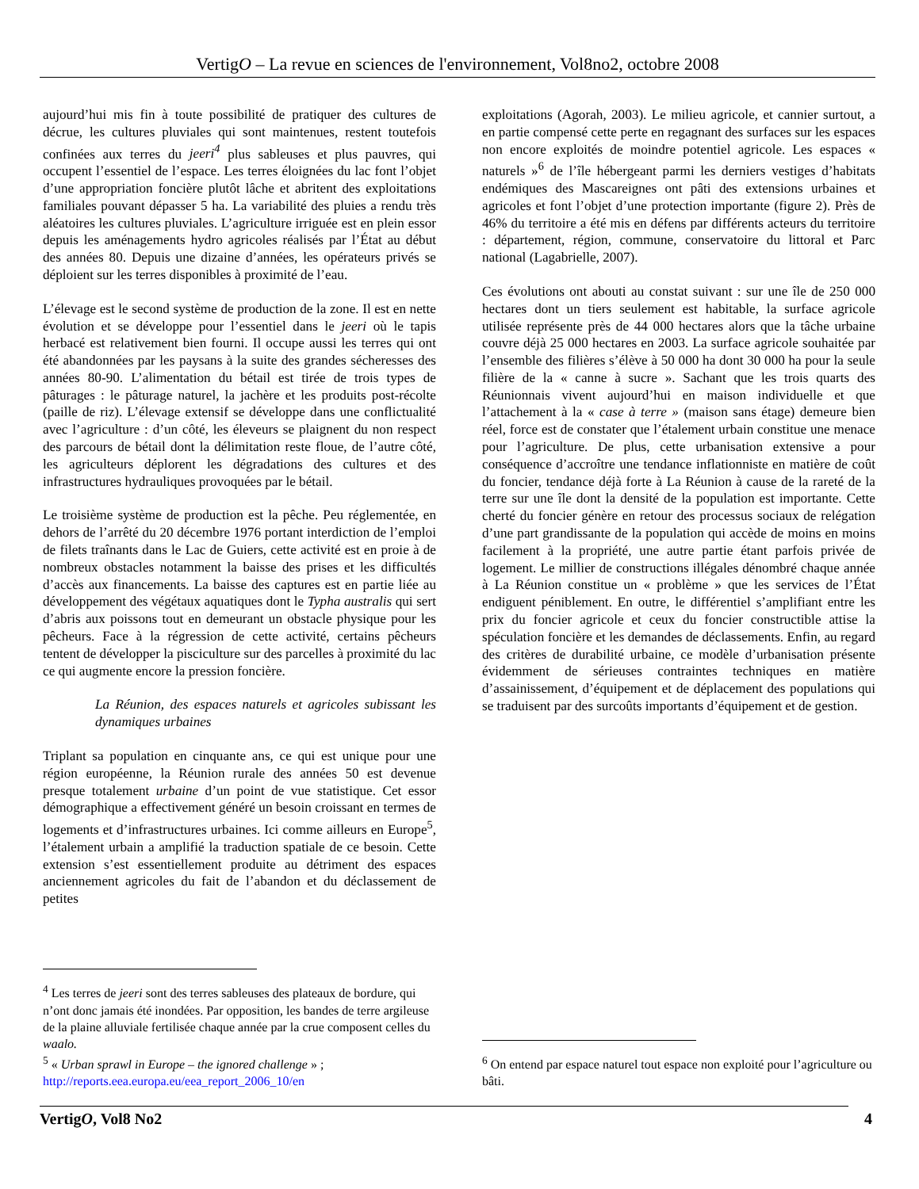VertigO – La revue en sciences de l'environnement, Vol8no2, octobre 2008
aujourd’hui mis fin à toute possibilité de pratiquer des cultures de décrue, les cultures pluviales qui sont maintenues, restent toutefois confinées aux terres du jeeri<sup>4</sup> plus sableuses et plus pauvres, qui occupent l’essentiel de l’espace. Les terres éloignées du lac font l’objet d’une appropriation foncière plutôt lâche et abritent des exploitations familiales pouvant dépasser 5 ha. La variabilité des pluies a rendu très aléatoires les cultures pluviales. L’agriculture irriguée est en plein essor depuis les aménagements hydro agricoles réalisés par l’État au début des années 80. Depuis une dizaine d’années, les opérateurs privés se déploient sur les terres disponibles à proximité de l’eau.
L’élevage est le second système de production de la zone. Il est en nette évolution et se développe pour l’essentiel dans le jeeri où le tapis herbacé est relativement bien fourni. Il occupe aussi les terres qui ont été abandonnées par les paysans à la suite des grandes sécheresses des années 80-90. L’alimentation du bétail est tirée de trois types de pâturages : le pâturage naturel, la jachère et les produits post-récolte (paille de riz). L’élevage extensif se développe dans une conflictualité avec l’agriculture : d’un côté, les éleveurs se plaignent du non respect des parcours de bétail dont la délimitation reste floue, de l’autre côté, les agriculteurs déplorent les dégradations des cultures et des infrastructures hydrauliques provoquées par le bétail.
Le troisième système de production est la pêche. Peu réglementée, en dehors de l’arrêté du 20 décembre 1976 portant interdiction de l’emploi de filets traînants dans le Lac de Guiers, cette activité est en proie à de nombreux obstacles notamment la baisse des prises et les difficultés d’accès aux financements. La baisse des captures est en partie liée au développement des végétaux aquatiques dont le Typha australis qui sert d’abris aux poissons tout en demeurant un obstacle physique pour les pêcheurs. Face à la régression de cette activité, certains pêcheurs tentent de développer la pisciculture sur des parcelles à proximité du lac ce qui augmente encore la pression foncière.
La Réunion, des espaces naturels et agricoles subissant les dynamiques urbaines
Triplant sa population en cinquante ans, ce qui est unique pour une région européenne, la Réunion rurale des années 50 est devenue presque totalement urbaine d’un point de vue statistique. Cet essor démographique a effectivement généré un besoin croissant en termes de logements et d’infrastructures urbaines. Ici comme ailleurs en Europe<sup>5</sup>, l’étalement urbain a amplifié la traduction spatiale de ce besoin. Cette extension s’est essentiellement produite au détriment des espaces anciennement agricoles du fait de l’abandon et du déclassement de petites
<sup>4</sup> Les terres de jeeri sont des terres sableuses des plateaux de bordure, qui n’ont donc jamais été inondées. Par opposition, les bandes de terre argileuse de la plaine alluviale fertilisée chaque année par la crue composent celles du waalo.
<sup>5</sup> « Urban sprawl in Europe – the ignored challenge » ; http://reports.eea.europa.eu/eea_report_2006_10/en
exploitations (Agorah, 2003). Le milieu agricole, et cannier surtout, a en partie compensé cette perte en regagnant des surfaces sur les espaces non encore exploités de moindre potentiel agricole. Les espaces « naturels »<sup>6</sup> de l’île hébergeant parmi les derniers vestiges d’habitats endémiques des Mascareignes ont pâti des extensions urbaines et agricoles et font l’objet d’une protection importante (figure 2). Près de 46% du territoire a été mis en défens par différents acteurs du territoire : département, région, commune, conservatoire du littoral et Parc national (Lagabrielle, 2007).
Ces évolutions ont abouti au constat suivant : sur une île de 250 000 hectares dont un tiers seulement est habitable, la surface agricole utilisée représente près de 44 000 hectares alors que la tâche urbaine couvre déjà 25 000 hectares en 2003. La surface agricole souhaitée par l’ensemble des filières s’élève à 50 000 ha dont 30 000 ha pour la seule filière de la « canne à sucre ». Sachant que les trois quarts des Réunionnais vivent aujourd’hui en maison individuelle et que l’attachement à la « case à terre » (maison sans étage) demeure bien réel, force est de constater que l’étalement urbain constitue une menace pour l’agriculture. De plus, cette urbanisation extensive a pour conséquence d’accroître une tendance inflationniste en matière de coût du foncier, tendance déjà forte à La Réunion à cause de la rareté de la terre sur une île dont la densité de la population est importante. Cette cherté du foncier génère en retour des processus sociaux de relégation d’une part grandissante de la population qui accède de moins en moins facilement à la propriété, une autre partie étant parfois privée de logement. Le millier de constructions illégales dénombré chaque année à La Réunion constitue un « problème » que les services de l’État endiguent péniblement. En outre, le différentiel s’amplifiant entre les prix du foncier agricole et ceux du foncier constructible attise la spéculation foncière et les demandes de déclassements. Enfin, au regard des critères de durabilité urbaine, ce modèle d’urbanisation présente évidemment de sérieuses contraintes techniques en matière d’assainissement, d’équipement et de déplacement des populations qui se traduisent par des surcoûts importants d’équipement et de gestion.
<sup>6</sup> On entend par espace naturel tout espace non exploité pour l’agriculture ou bâti.
VertigO, Vol8 No2 4